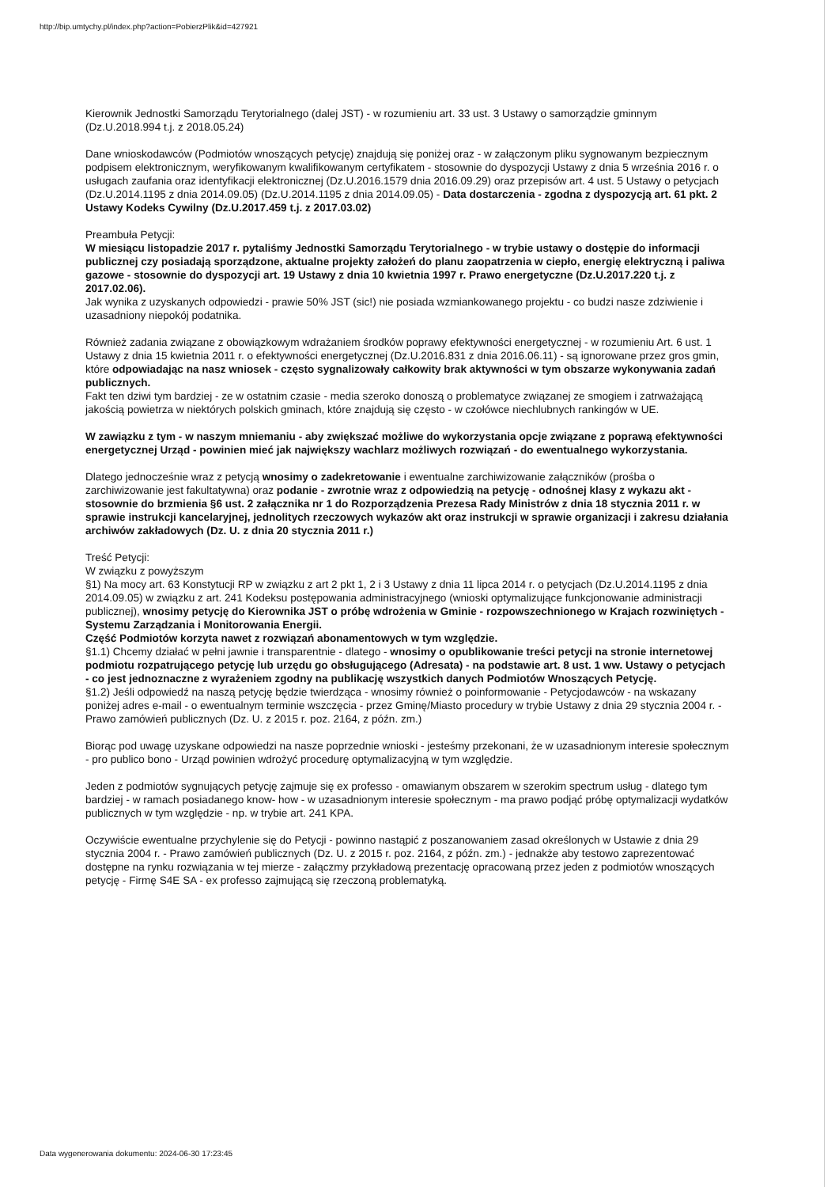http://bip.umtychy.pl/index.php?action=PobierzPlik&id=427921
Kierownik Jednostki Samorządu Terytorialnego (dalej JST) - w rozumieniu art. 33 ust. 3 Ustawy o samorządzie gminnym (Dz.U.2018.994 t.j. z 2018.05.24)
Dane wnioskodawców (Podmiotów wnoszących petycję) znajdują się poniżej oraz - w załączonym pliku sygnowanym bezpiecznym podpisem elektronicznym, weryfikowanym kwalifikowanym certyfikatem - stosownie do dyspozycji Ustawy z dnia 5 września 2016 r. o usługach zaufania oraz identyfikacji elektronicznej (Dz.U.2016.1579 dnia 2016.09.29) oraz przepisów art. 4 ust. 5 Ustawy o petycjach (Dz.U.2014.1195 z dnia 2014.09.05) (Dz.U.2014.1195 z dnia 2014.09.05) - Data dostarczenia - zgodna z dyspozycją art. 61 pkt. 2 Ustawy Kodeks Cywilny (Dz.U.2017.459 t.j. z 2017.03.02)
Preambuła Petycji:
W miesiącu listopadzie 2017 r. pytaliśmy Jednostki Samorządu Terytorialnego - w trybie ustawy o dostępie do informacji publicznej czy posiadają sporządzone, aktualne projekty założeń do planu zaopatrzenia w ciepło, energię elektryczną i paliwa gazowe - stosownie do dyspozycji art. 19 Ustawy z dnia 10 kwietnia 1997 r. Prawo energetyczne (Dz.U.2017.220 t.j. z 2017.02.06).
Jak wynika z uzyskanych odpowiedzi - prawie 50% JST (sic!) nie posiada wzmiankowanego projektu - co budzi nasze zdziwienie i uzasadniony niepokój podatnika.
Również zadania związane z obowiązkowym wdrażaniem środków poprawy efektywności energetycznej - w rozumieniu Art. 6 ust. 1 Ustawy z dnia 15 kwietnia 2011 r. o efektywności energetycznej (Dz.U.2016.831 z dnia 2016.06.11) - są ignorowane przez gros gmin, które odpowiadając na nasz wniosek - często sygnalizowały całkowity brak aktywności w tym obszarze wykonywania zadań publicznych.
Fakt ten dziwi tym bardziej - ze w ostatnim czasie - media szeroko donoszą o problematyce związanej ze smogiem i zatrważającą jakością powietrza w niektórych polskich gminach, które znajdują się często - w czołówce niechlubnych rankingów w UE.
W zawiązku z tym - w naszym mniemaniu - aby zwiększać możliwe do wykorzystania opcje związane z poprawą efektywności energetycznej Urząd - powinien mieć jak największy wachlarz możliwych rozwiązań - do ewentualnego wykorzystania.
Dlatego jednocześnie wraz z petycją wnosimy o zadekretowanie i ewentualne zarchiwizowanie załączników (prośba o zarchiwizowanie jest fakultatywna) oraz podanie - zwrotnie wraz z odpowiedzią na petycję - odnośnej klasy z wykazu akt - stosownie do brzmienia §6 ust. 2 załącznika nr 1 do Rozporządzenia Prezesa Rady Ministrów z dnia 18 stycznia 2011 r. w sprawie instrukcji kancelaryjnej, jednolitych rzeczowych wykazów akt oraz instrukcji w sprawie organizacji i zakresu działania archiwów zakładowych (Dz. U. z dnia 20 stycznia 2011 r.)
Treść Petycji:
W związku z powyższym
§1) Na mocy art. 63 Konstytucji RP w związku z art 2 pkt 1, 2 i 3 Ustawy z dnia 11 lipca 2014 r. o petycjach (Dz.U.2014.1195 z dnia 2014.09.05) w związku z art. 241 Kodeksu postępowania administracyjnego (wnioski optymalizujące funkcjonowanie administracji publicznej), wnosimy petycję do Kierownika JST o próbę wdrożenia w Gminie - rozpowszechnionego w Krajach rozwiniętych - Systemu Zarządzania i Monitorowania Energii.
Część Podmiotów korzyta nawet z rozwiązań abonamentowych w tym względzie.
§1.1) Chcemy działać w pełni jawnie i transparentnie - dlatego - wnosimy o opublikowanie treści petycji na stronie internetowej podmiotu rozpatrującego petycję lub urzędu go obsługującego (Adresata) - na podstawie art. 8 ust. 1 ww. Ustawy o petycjach - co jest jednoznaczne z wyrażeniem zgodny na publikację wszystkich danych Podmiotów Wnoszących Petycję.
§1.2) Jeśli odpowiedź na naszą petycję będzie twierdząca - wnosimy również o poinformowanie - Petycjodawców - na wskazany poniżej adres e-mail - o ewentualnym terminie wszczęcia - przez Gminę/Miasto procedury w trybie Ustawy z dnia 29 stycznia 2004 r. - Prawo zamówień publicznych (Dz. U. z 2015 r. poz. 2164, z późn. zm.)
Biorąc pod uwagę uzyskane odpowiedzi na nasze poprzednie wnioski - jesteśmy przekonani, że w uzasadnionym interesie społecznym - pro publico bono - Urząd powinien wdrożyć procedurę optymalizacyjną w tym względzie.
Jeden z podmiotów sygnujących petycję zajmuje się ex professo - omawianym obszarem w szerokim spectrum usług - dlatego tym bardziej - w ramach posiadanego know- how - w uzasadnionym interesie społecznym - ma prawo podjąć próbę optymalizacji wydatków publicznych w tym względzie - np. w trybie art. 241 KPA.
Oczywiście ewentualne przychylenie się do Petycji - powinno nastąpić z poszanowaniem zasad określonych w Ustawie z dnia 29 stycznia 2004 r. - Prawo zamówień publicznych (Dz. U. z 2015 r. poz. 2164, z późn. zm.) - jednakże aby testowo zaprezentować dostępne na rynku rozwiązania w tej mierze - załączmy przykładową prezentację opracowaną przez jeden z podmiotów wnoszących petycję - Firmę S4E SA - ex professo zajmującą się rzeczoną problematyką.
Data wygenerowania dokumentu: 2024-06-30 17:23:45